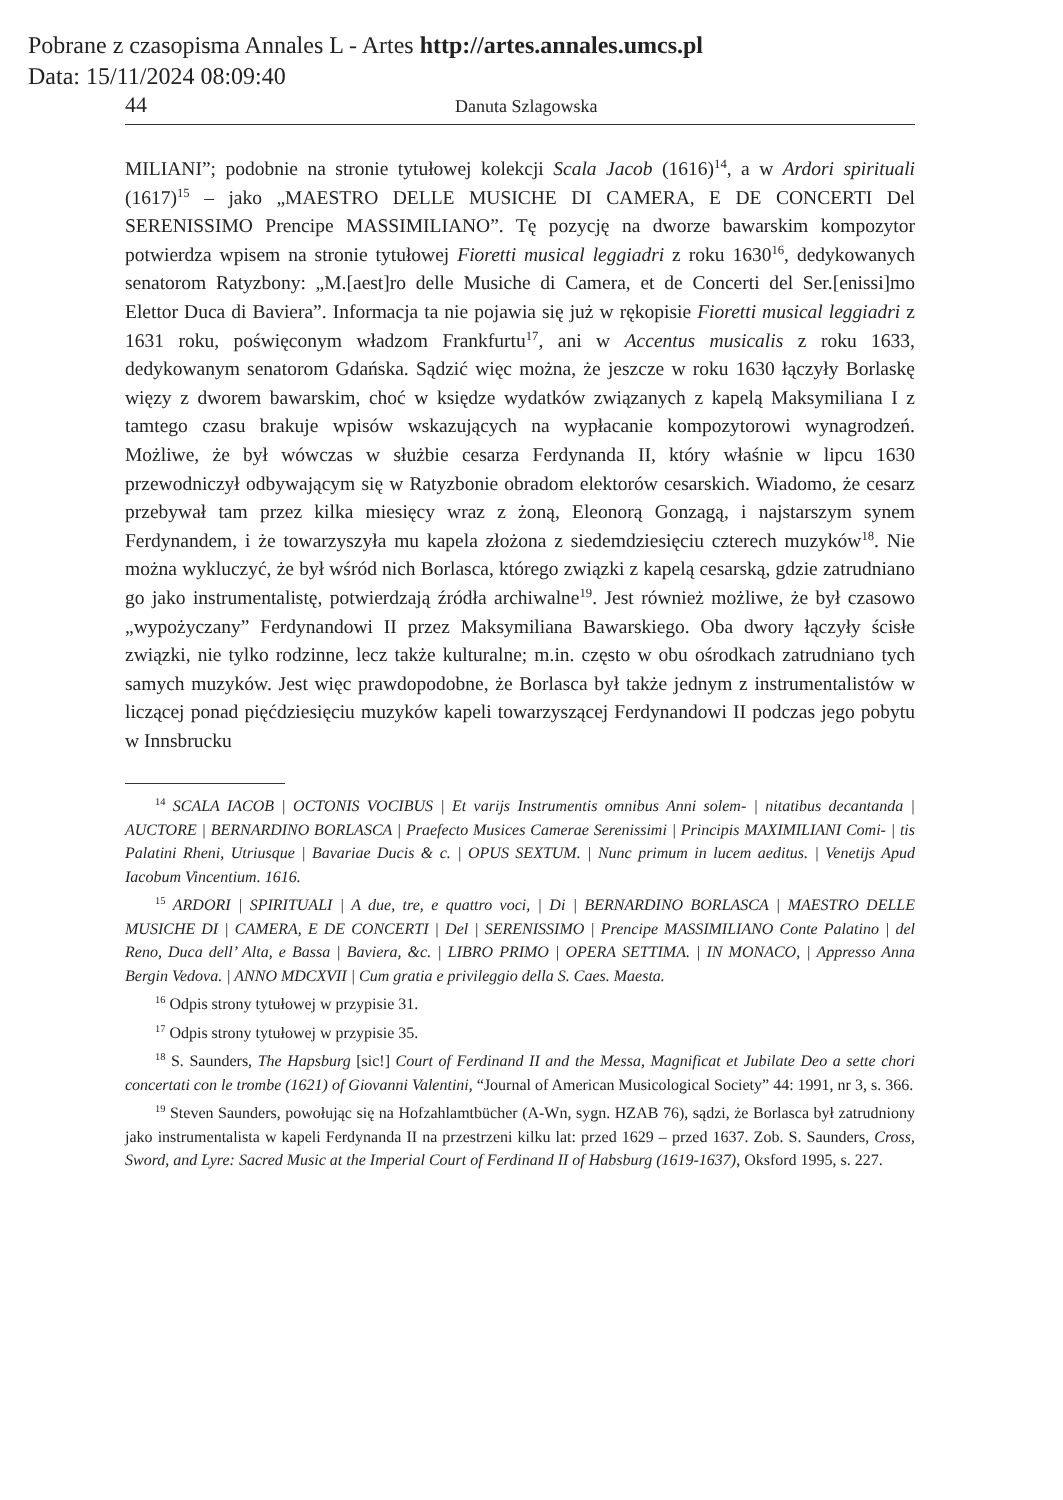Pobrane z czasopisma Annales L - Artes http://artes.annales.umcs.pl
Data: 15/11/2024 08:09:40
44 Danuta Szlagowska
MILIANI”; podobnie na stronie tytułowej kolekcji Scala Jacob (1616)<sup>14</sup>, a w Ardori spirituali (1617)<sup>15</sup> – jako „MAESTRO DELLE MUSICHE DI CAMERA, E DE CONCERTI Del SERENISSIMO Prencipe MASSIMILIANO”. Tę pozycję na dworze bawarskim kompozytor potwierdza wpisem na stronie tytułowej Fioretti musical leggiadri z roku 1630<sup>16</sup>, dedykowanych senatorom Ratyzbony: „M.[aest]ro delle Musiche di Camera, et de Concerti del Ser.[enissi]mo Elettor Duca di Baviera”. Informacja ta nie pojawia się już w rękopisie Fioretti musical leggiadri z 1631 roku, poświęconym władzom Frankfurtu<sup>17</sup>, ani w Accentus musicalis z roku 1633, dedykowanym senatorom Gdańska. Sądzić więc można, że jeszcze w roku 1630 łączyły Borlaskę więzy z dworem bawarskim, choć w księdze wydatków związanych z kapelą Maksymiliana I z tamtego czasu brakuje wpisów wskazujących na wypłacanie kompozytorowi wynagrodzeń. Możliwe, że był wówczas w służbie cesarza Ferdynanda II, który właśnie w lipcu 1630 przewodniczył odbywającym się w Ratyzbonie obradom elektorów cesarskich. Wiadomo, że cesarz przebywał tam przez kilka miesięcy wraz z żoną, Eleonorą Gonzagą, i najstarszym synem Ferdynandem, i że towarzyszyła mu kapela złożona z siedemdziesięciu czterech muzyków<sup>18</sup>. Nie można wykluczyć, że był wśród nich Borlasca, którego związki z kapelą cesarską, gdzie zatrudniano go jako instrumentalistę, potwierdzają źródła archiwalne<sup>19</sup>. Jest również możliwe, że był czasowo „wypożyczany” Ferdynandowi II przez Maksymiliana Bawarskiego. Oba dwory łączyły ścisłe związki, nie tylko rodzinne, lecz także kulturalne; m.in. często w obu ośrodkach zatrudniano tych samych muzyków. Jest więc prawdopodobne, że Borlasca był także jednym z instrumentalistów w liczącej ponad pięćdziesięciu muzyków kapeli towarzyszącej Ferdynandowi II podczas jego pobytu w Innsbrucku
<sup>14</sup> SCALA IACOB | OCTONIS VOCIBUS | Et varijs Instrumentis omnibus Anni solem- | nitatibus decantanda | AUCTORE | BERNARDINO BORLASCA | Praefecto Musices Camerae Serenissimi | Principis MAXIMILIANI Comi- | tis Palatini Rheni, Utriusque | Bavariae Ducis & c. | OPUS SEXTUM. | Nunc primum in lucem aeditus. | Venetijs Apud Iacobum Vincentium. 1616.
<sup>15</sup> ARDORI | SPIRITUALI | A due, tre, e quattro voci, | Di | BERNARDINO BORLASCA | MAESTRO DELLE MUSICHE DI | CAMERA, E DE CONCERTI | Del | SERENISSIMO | Prencipe MASSIMILIANO Conte Palatino | del Reno, Duca dell’ Alta, e Bassa | Baviera, &c. | LIBRO PRIMO | OPERA SETTIMA. | IN MONACO, | Appresso Anna Bergin Vedova. | ANNO MDCXVII | Cum gratia e privileggio della S. Caes. Maesta.
<sup>16</sup> Odpis strony tytułowej w przypisie 31.
<sup>17</sup> Odpis strony tytułowej w przypisie 35.
<sup>18</sup> S. Saunders, The Hapsburg [sic!] Court of Ferdinand II and the Messa, Magnificat et Jubilate Deo a sette chori concertati con le trombe (1621) of Giovanni Valentini, “Journal of American Musicological Society” 44: 1991, nr 3, s. 366.
<sup>19</sup> Steven Saunders, powołując się na Hofzahlamtbücher (A-Wn, sygn. HZAB 76), sądzi, że Borlasca był zatrudniony jako instrumentalista w kapeli Ferdynanda II na przestrzeni kilku lat: przed 1629 – przed 1637. Zob. S. Saunders, Cross, Sword, and Lyre: Sacred Music at the Imperial Court of Ferdinand II of Habsburg (1619-1637), Oksford 1995, s. 227.